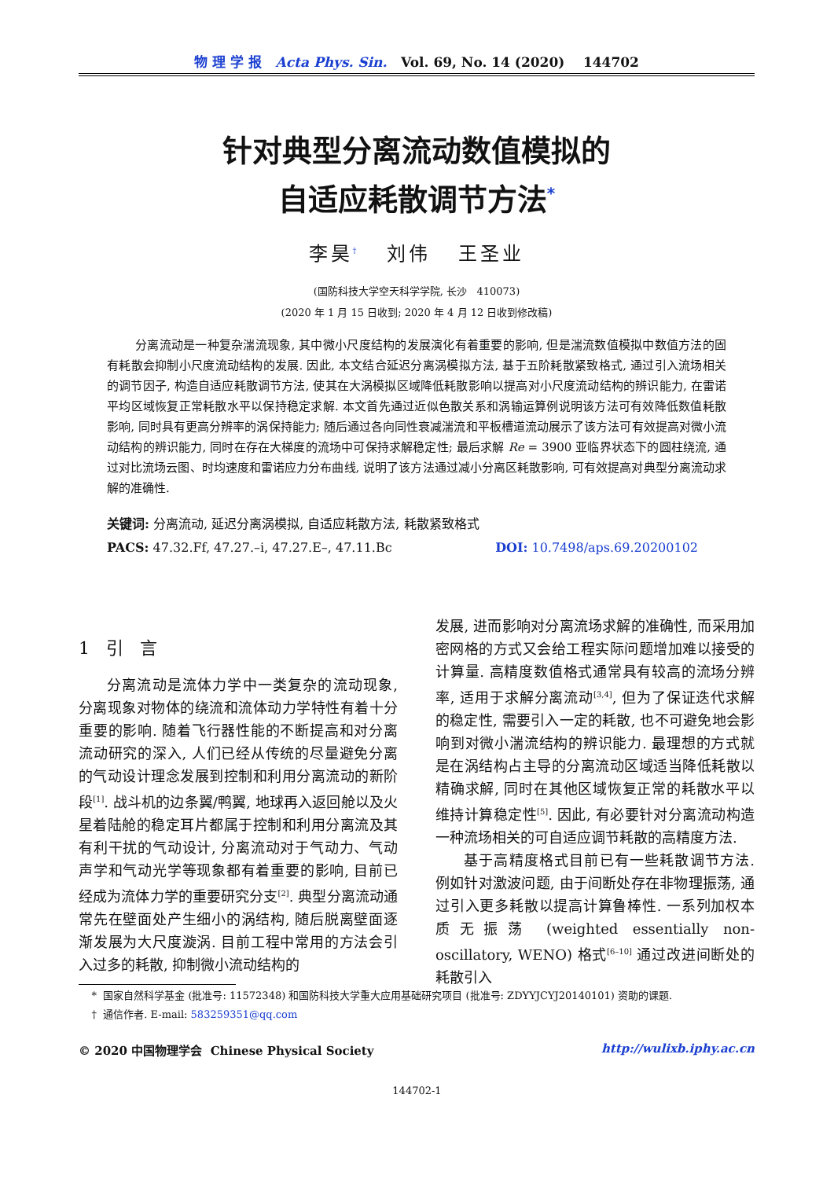物 理 学 报 Acta Phys. Sin. Vol. 69, No. 14 (2020) 144702
针对典型分离流动数值模拟的
自适应耗散调节方法<sup>*</sup>
李昊<sup>†</sup> 刘伟 王圣业
(国防科技大学空天科学学院, 长沙 410073)
(2020 年 1 月 15 日收到; 2020 年 4 月 12 日收到修改稿)
分离流动是一种复杂湍流现象, 其中微小尺度结构的发展演化有着重要的影响, 但是湍流数值模拟中数值方法的固有耗散会抑制小尺度流动结构的发展. 因此, 本文结合延迟分离涡模拟方法, 基于五阶耗散紧致格式, 通过引入流场相关的调节因子, 构造自适应耗散调节方法, 使其在大涡模拟区域降低耗散影响以提高对小尺度流动结构的辨识能力, 在雷诺平均区域恢复正常耗散水平以保持稳定求解. 本文首先通过近似色散关系和涡输运算例说明该方法可有效降低数值耗散影响, 同时具有更高分辨率的涡保持能力; 随后通过各向同性衰减湍流和平板槽道流动展示了该方法可有效提高对微小流动结构的辨识能力, 同时在存在大梯度的流场中可保持求解稳定性; 最后求解 Re = 3900 亚临界状态下的圆柱绕流, 通过对比流场云图、时均速度和雷诺应力分布曲线, 说明了该方法通过减小分离区耗散影响, 可有效提高对典型分离流动求解的准确性.
关键词: 分离流动, 延迟分离涡模拟, 自适应耗散方法, 耗散紧致格式
PACS: 47.32.Ff, 47.27.–i, 47.27.E–, 47.11.Bc DOI: 10.7498/aps.69.20200102
1 引 言
分离流动是流体力学中一类复杂的流动现象, 分离现象对物体的绕流和流体动力学特性有着十分重要的影响. 随着飞行器性能的不断提高和对分离流动研究的深入, 人们已经从传统的尽量避免分离的气动设计理念发展到控制和利用分离流动的新阶段<sup>[1]</sup>. 战斗机的边条翼/鸭翼, 地球再入返回舱以及火星着陆舱的稳定耳片都属于控制和利用分离流及其有利干扰的气动设计, 分离流动对于气动力、气动声学和气动光学等现象都有着重要的影响, 目前已经成为流体力学的重要研究分支<sup>[2]</sup>. 典型分离流动通常先在壁面处产生细小的涡结构, 随后脱离壁面逐渐发展为大尺度漩涡. 目前工程中常用的方法会引入过多的耗散, 抑制微小流动结构的
发展, 进而影响对分离流场求解的准确性, 而采用加密网格的方式又会给工程实际问题增加难以接受的计算量. 高精度数值格式通常具有较高的流场分辨率, 适用于求解分离流动<sup>[3,4]</sup>, 但为了保证迭代求解的稳定性, 需要引入一定的耗散, 也不可避免地会影响到对微小湍流结构的辨识能力. 最理想的方式就是在涡结构占主导的分离流动区域适当降低耗散以精确求解, 同时在其他区域恢复正常的耗散水平以维持计算稳定性<sup>[5]</sup>. 因此, 有必要针对分离流动构造一种流场相关的可自适应调节耗散的高精度方法.
基于高精度格式目前已有一些耗散调节方法. 例如针对激波问题, 由于间断处存在非物理振荡, 通过引入更多耗散以提高计算鲁棒性. 一系列加权本质无振荡 (weighted essentially non-oscillatory, WENO) 格式<sup>[6–10]</sup> 通过改进间断处的耗散引入
* 国家自然科学基金 (批准号: 11572348) 和国防科技大学重大应用基础研究项目 (批准号: ZDYYJCYJ20140101) 资助的课题.
† 通信作者. E-mail: 583259351@qq.com
© 2020 中国物理学会 Chinese Physical Society http://wulixb.iphy.ac.cn
144702-1